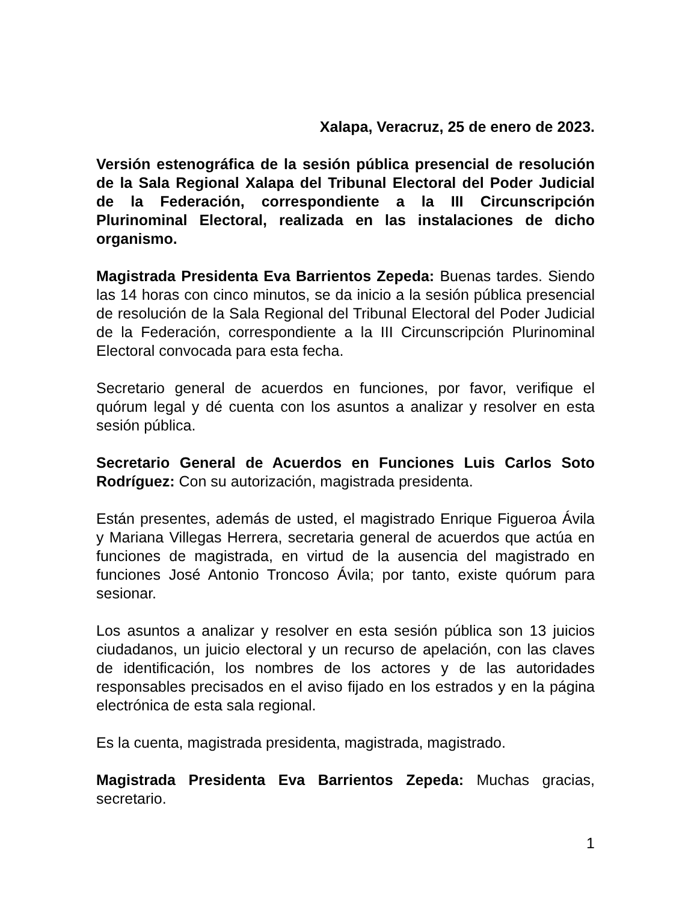Xalapa, Veracruz, 25 de enero de 2023.
Versión estenográfica de la sesión pública presencial de resolución de la Sala Regional Xalapa del Tribunal Electoral del Poder Judicial de la Federación, correspondiente a la III Circunscripción Plurinominal Electoral, realizada en las instalaciones de dicho organismo.
Magistrada Presidenta Eva Barrientos Zepeda: Buenas tardes. Siendo las 14 horas con cinco minutos, se da inicio a la sesión pública presencial de resolución de la Sala Regional del Tribunal Electoral del Poder Judicial de la Federación, correspondiente a la III Circunscripción Plurinominal Electoral convocada para esta fecha.
Secretario general de acuerdos en funciones, por favor, verifique el quórum legal y dé cuenta con los asuntos a analizar y resolver en esta sesión pública.
Secretario General de Acuerdos en Funciones Luis Carlos Soto Rodríguez: Con su autorización, magistrada presidenta.
Están presentes, además de usted, el magistrado Enrique Figueroa Ávila y Mariana Villegas Herrera, secretaria general de acuerdos que actúa en funciones de magistrada, en virtud de la ausencia del magistrado en funciones José Antonio Troncoso Ávila; por tanto, existe quórum para sesionar.
Los asuntos a analizar y resolver en esta sesión pública son 13 juicios ciudadanos, un juicio electoral y un recurso de apelación, con las claves de identificación, los nombres de los actores y de las autoridades responsables precisados en el aviso fijado en los estrados y en la página electrónica de esta sala regional.
Es la cuenta, magistrada presidenta, magistrada, magistrado.
Magistrada Presidenta Eva Barrientos Zepeda: Muchas gracias, secretario.
1